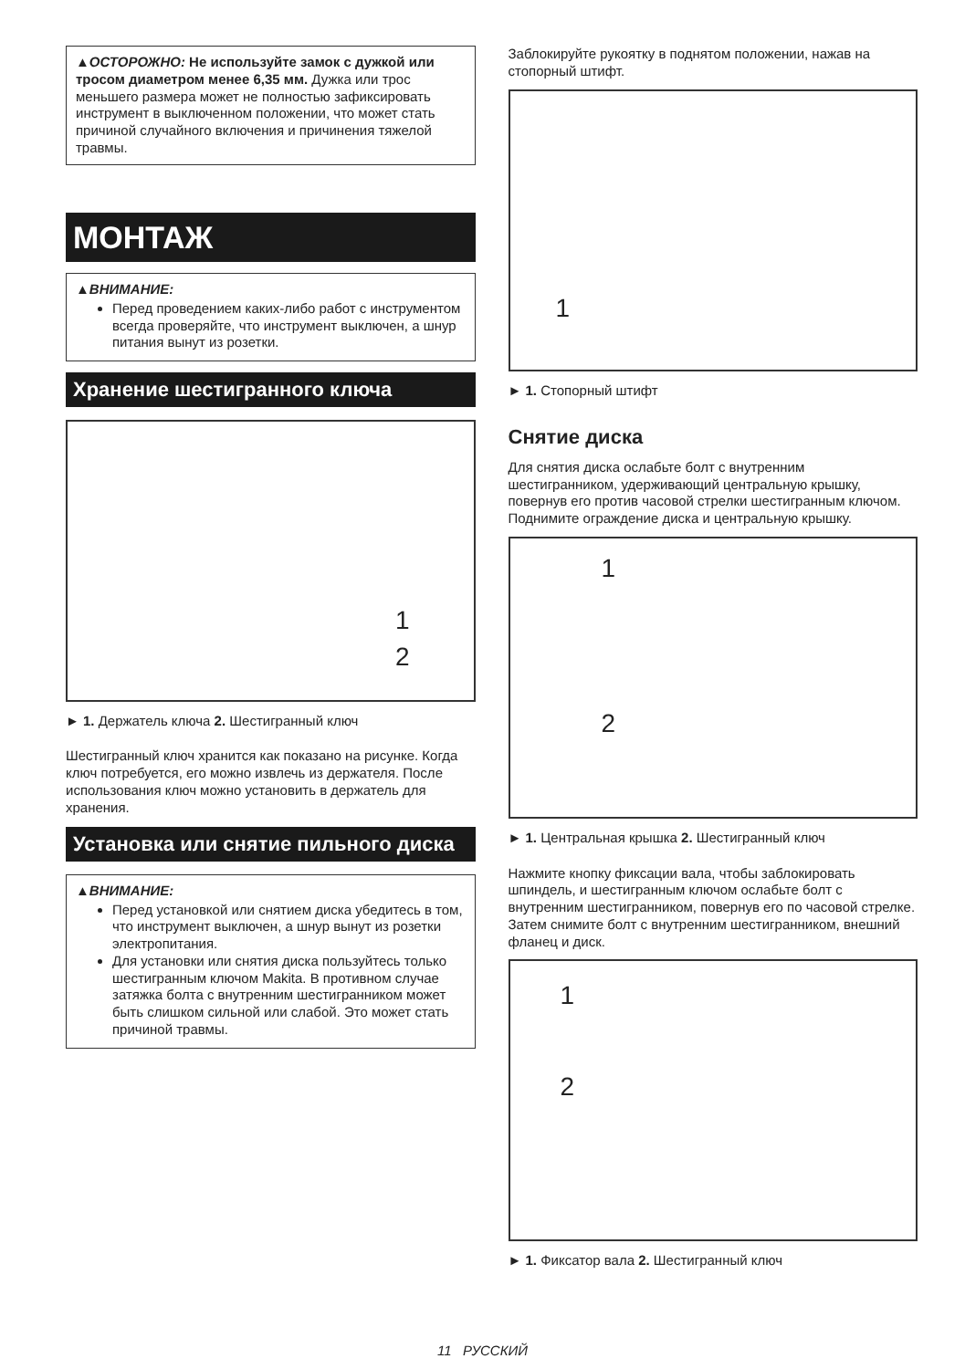▲ОСТОРОЖНО: Не используйте замок с дужкой или тросом диаметром менее 6,35 мм. Дужка или трос меньшего размера может не полностью зафиксировать инструмент в выключенном положении, что может стать причиной случайного включения и причинения тяжелой травмы.
МОНТАЖ
▲ВНИМАНИЕ:
Перед проведением каких-либо работ с инструментом всегда проверяйте, что инструмент выключен, а шнур питания вынут из розетки.
Хранение шестигранного ключа
1
2
► 1. Держатель ключа 2. Шестигранный ключ
Шестигранный ключ хранится как показано на рисунке. Когда ключ потребуется, его можно извлечь из держателя. После использования ключ можно установить в держатель для хранения.
Установка или снятие пильного диска
▲ВНИМАНИЕ:
Перед установкой или снятием диска убедитесь в том, что инструмент выключен, а шнур вынут из розетки электропитания.
Для установки или снятия диска пользуйтесь только шестигранным ключом Makita. В противном случае затяжка болта с внутренним шестигранником может быть слишком сильной или слабой. Это может стать причиной травмы.
Заблокируйте рукоятку в поднятом положении, нажав на стопорный штифт.
1
► 1. Стопорный штифт
Снятие диска
Для снятия диска ослабьте болт с внутренним шестигранником, удерживающий центральную крышку, повернув его против часовой стрелки шестигранным ключом. Поднимите ограждение диска и центральную крышку.
1
2
► 1. Центральная крышка 2. Шестигранный ключ
Нажмите кнопку фиксации вала, чтобы заблокировать шпиндель, и шестигранным ключом ослабьте болт с внутренним шестигранником, повернув его по часовой стрелке. Затем снимите болт с внутренним шестигранником, внешний фланец и диск.
1
2
► 1. Фиксатор вала 2. Шестигранный ключ
11 РУССКИЙ